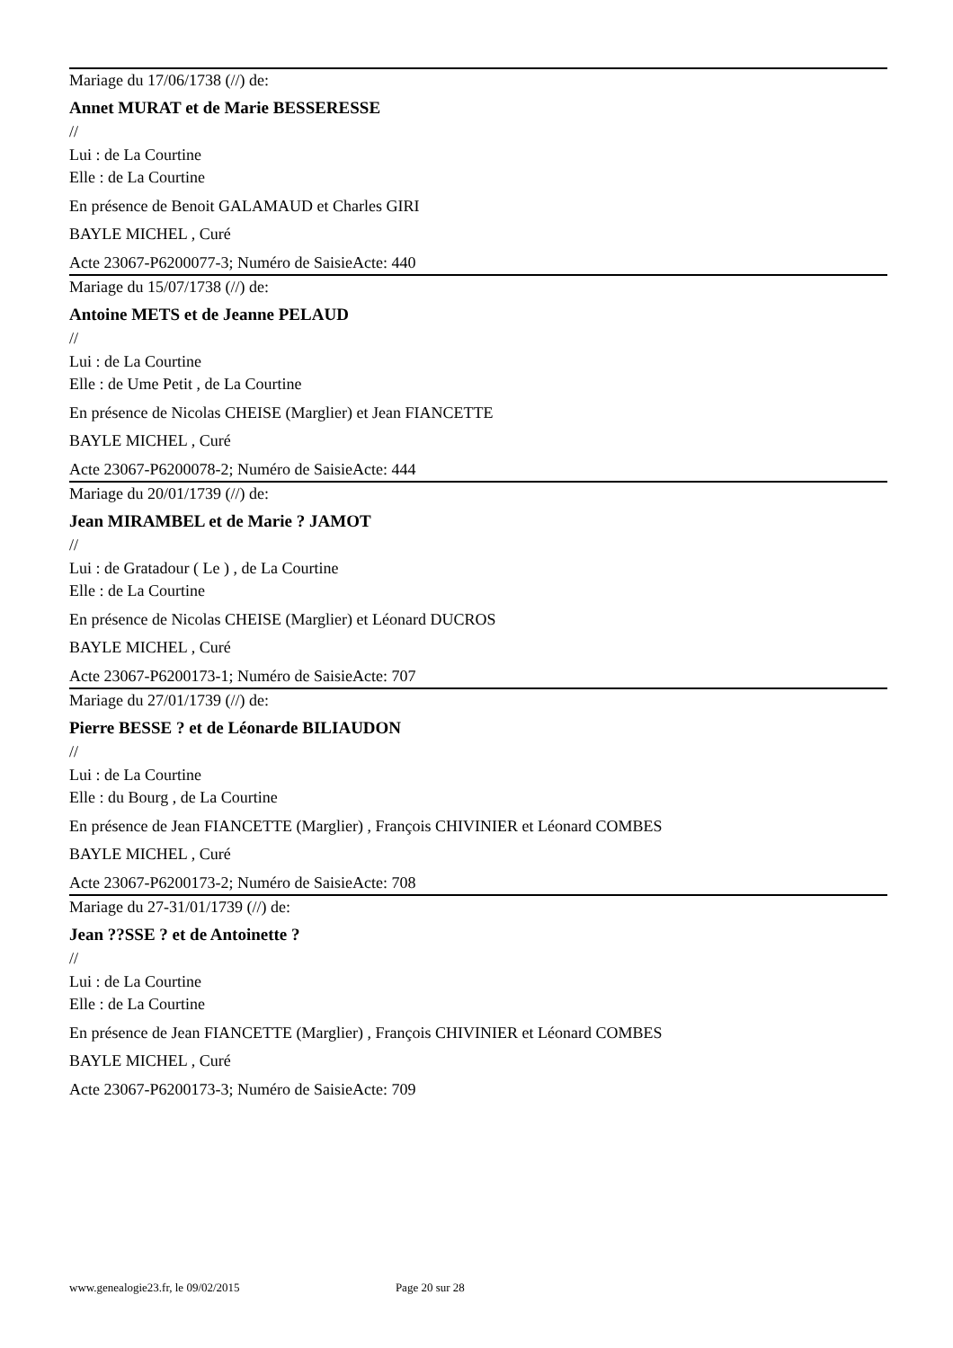Mariage du 17/06/1738 (//) de:
Annet MURAT et de Marie BESSERESSE
//
Lui : de La Courtine
Elle : de La Courtine
En présence de Benoit GALAMAUD et Charles GIRI
BAYLE MICHEL , Curé
Acte 23067-P6200077-3; Numéro de SaisieActe: 440
Mariage du 15/07/1738 (//) de:
Antoine METS et de Jeanne PELAUD
//
Lui : de La Courtine
Elle : de Ume Petit , de La Courtine
En présence de Nicolas CHEISE (Marglier) et Jean FIANCETTE
BAYLE MICHEL , Curé
Acte 23067-P6200078-2; Numéro de SaisieActe: 444
Mariage du 20/01/1739 (//) de:
Jean MIRAMBEL et de Marie ? JAMOT
//
Lui : de Gratadour ( Le ) , de La Courtine
Elle : de La Courtine
En présence de Nicolas CHEISE (Marglier) et Léonard DUCROS
BAYLE MICHEL , Curé
Acte 23067-P6200173-1; Numéro de SaisieActe: 707
Mariage du 27/01/1739 (//) de:
Pierre BESSE ? et de Léonarde BILIAUDON
//
Lui : de La Courtine
Elle : du Bourg , de La Courtine
En présence de Jean FIANCETTE (Marglier) , François CHIVINIER et Léonard COMBES
BAYLE MICHEL , Curé
Acte 23067-P6200173-2; Numéro de SaisieActe: 708
Mariage du 27-31/01/1739 (//) de:
Jean ??SSE ? et de Antoinette ?
//
Lui : de La Courtine
Elle : de La Courtine
En présence de Jean FIANCETTE (Marglier) , François CHIVINIER et Léonard COMBES
BAYLE MICHEL , Curé
Acte 23067-P6200173-3; Numéro de SaisieActe: 709
www.genealogie23.fr, le 09/02/2015 Page 20 sur 28